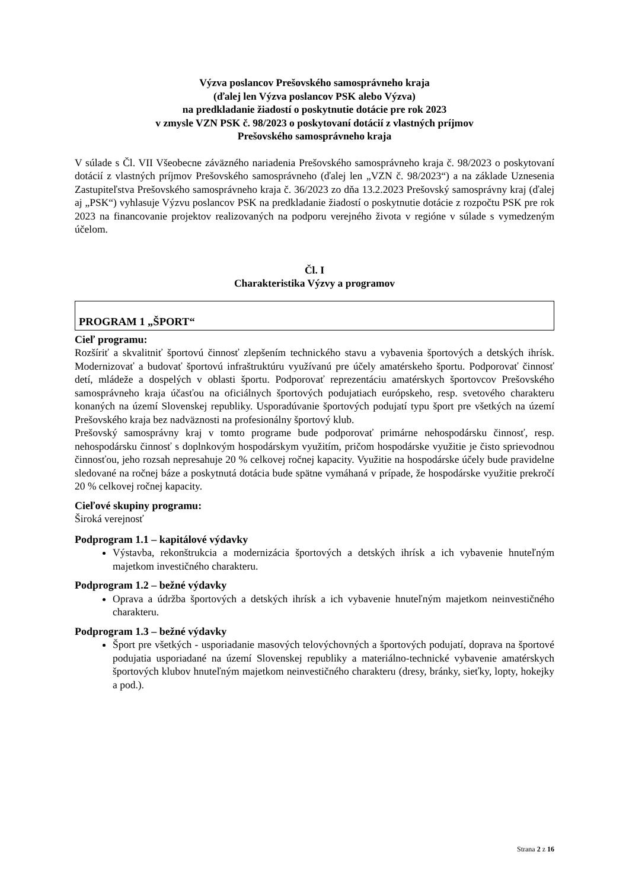Výzva poslancov Prešovského samosprávneho kraja
(ďalej len Výzva poslancov PSK alebo Výzva)
na predkladanie žiadostí o poskytnutie dotácie pre rok 2023
v zmysle VZN PSK č. 98/2023 o poskytovaní dotácií z vlastných príjmov
Prešovského samosprávneho kraja
V súlade s Čl. VII Všeobecne záväzného nariadenia Prešovského samosprávneho kraja č. 98/2023 o poskytovaní dotácií z vlastných príjmov Prešovského samosprávneho (ďalej len „VZN č. 98/2023“) a na základe Uznesenia Zastupiteľstva Prešovského samosprávneho kraja č. 36/2023 zo dňa 13.2.2023 Prešovský samosprávny kraj (ďalej aj „PSK“) vyhlasuje Výzvu poslancov PSK na predkladanie žiadostí o poskytnutie dotácie z rozpočtu PSK pre rok 2023 na financovanie projektov realizovaných na podporu verejného života v regióne v súlade s vymedzeným účelom.
Čl. I
Charakteristika Výzvy a programov
PROGRAM 1 „ŠPORT“
Cieľ programu:
Rozšíriť a skvalitniť športovú činnosť zlepšením technického stavu a vybavenia športových a detských ihrísk. Modernizovať a budovať športovú infraštruktúru využívanú pre účely amatérskeho športu. Podporovať činnosť detí, mládeže a dospelých v oblasti športu. Podporovať reprezentáciu amatérskych športovcov Prešovského samosprávneho kraja účasťou na oficiálnych športových podujatiach európskeho, resp. svetového charakteru konaných na území Slovenskej republiky. Usporadúvanie športových podujatí typu šport pre všetkých na území Prešovského kraja bez nadväznosti na profesionálny športový klub.
Prešovský samosprávny kraj v tomto programe bude podporovať primárne nehospodársku činnosť, resp. nehospodársku činnosť s doplnkovým hospodárskym využitím, pričom hospodárske využitie je čisto sprievodnou činnosťou, jeho rozsah nepresahuje 20 % celkovej ročnej kapacity. Využitie na hospodárske účely bude pravidelne sledované na ročnej báze a poskytnutá dotácia bude spätne vymáhaná v prípade, že hospodárske využitie prekročí 20 % celkovej ročnej kapacity.
Cieľové skupiny programu:
Široká verejnosť
Podprogram 1.1 – kapitálové výdavky
Výstavba, rekonštrukcia a modernizácia športových a detských ihrísk a ich vybavenie hnuteľným majetkom investičného charakteru.
Podprogram 1.2 – bežné výdavky
Oprava a údržba športových a detských ihrísk a ich vybavenie hnuteľným majetkom neinvestičného charakteru.
Podprogram 1.3 – bežné výdavky
Šport pre všetkých - usporiadanie masových telovýchovných a športových podujatí, doprava na športové podujatia usporiadané na území Slovenskej republiky a materiálno-technické vybavenie amatérskych športových klubov hnuteľným majetkom neinvestičného charakteru (dresy, bránky, sieťky, lopty, hokejky a pod.).
Strana 2 z 16